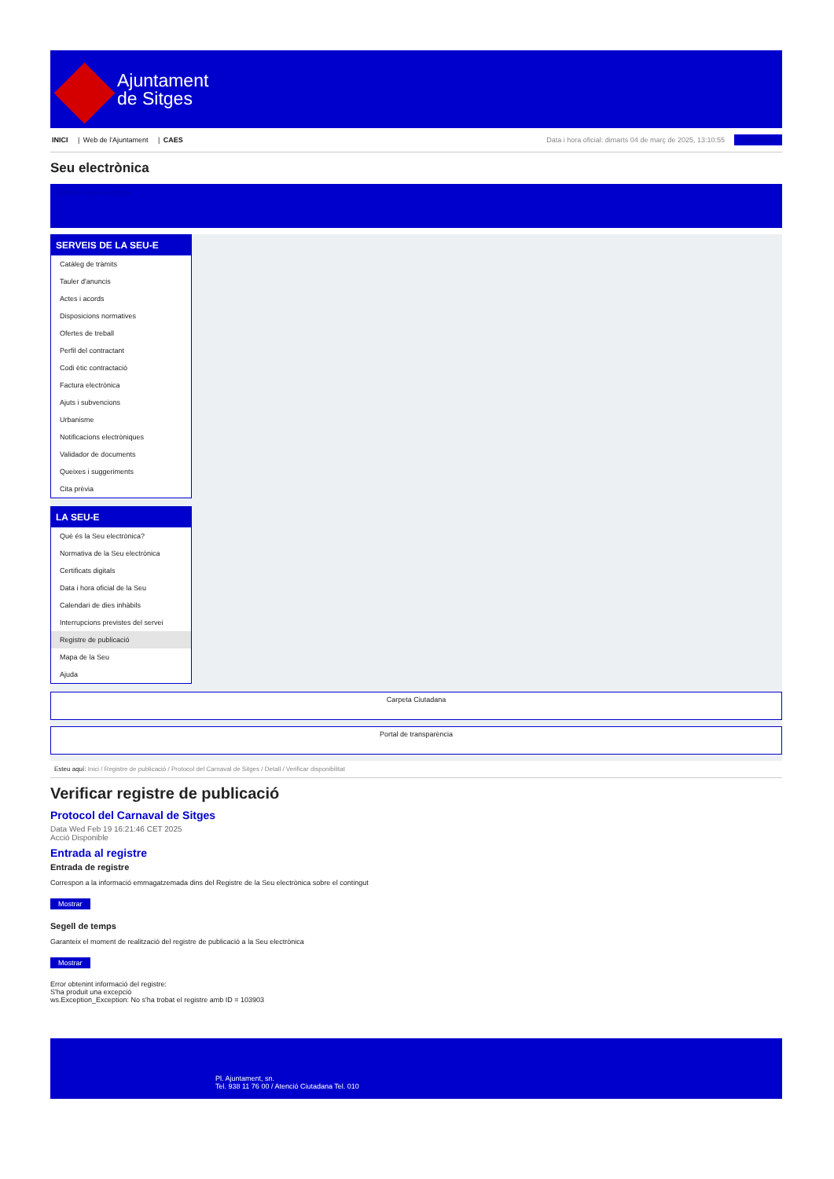Ajuntament
de Sitges
INICI | Web de l'Ajuntament | CAES
Data i hora oficial: dimarts 04 de març de 2025, 13:10:55 Sincronitza
Seu electrònica
Obtenir còpia autèntica
SERVEIS DE LA SEU-E
Catàleg de tràmits
Tauler d'anuncis
Actes i acords
Disposicions normatives
Ofertes de treball
Perfil del contractant
Codi ètic contractació
Factura electrònica
Ajuts i subvencions
Urbanisme
Notificacions electròniques
Validador de documents
Queixes i suggeriments
Cita prèvia
LA SEU-E
Què és la Seu electrònica?
Normativa de la Seu electrònica
Certificats digitals
Data i hora oficial de la Seu
Calendari de dies inhàbils
Interrupcions previstes del servei
Registre de publicació
Mapa de la Seu
Ajuda
Carpeta Ciutadana
Portal de transparència
Esteu aquí: Inici / Registre de publicació / Protocol del Carnaval de Sitges / Detall / Verificar disponibilitat
Verificar registre de publicació
Protocol del Carnaval de Sitges
Data Wed Feb 19 16:21:46 CET 2025
Acció Disponible
Entrada al registre
Entrada de registre
Correspon a la informació emmagatzemada dins del Registre de la Seu electrònica sobre el contingut
Mostrar
Segell de temps
Garanteix el moment de realització del registre de publicació a la Seu electrònica
Mostrar
Error obtenint informació del registre:
S'ha produit una excepció
ws.Exception_Exception: No s'ha trobat el registre amb ID = 103903
Pl. Ajuntament, sn.
Tel. 938 11 76 00 / Atenció Ciutadana Tel. 010